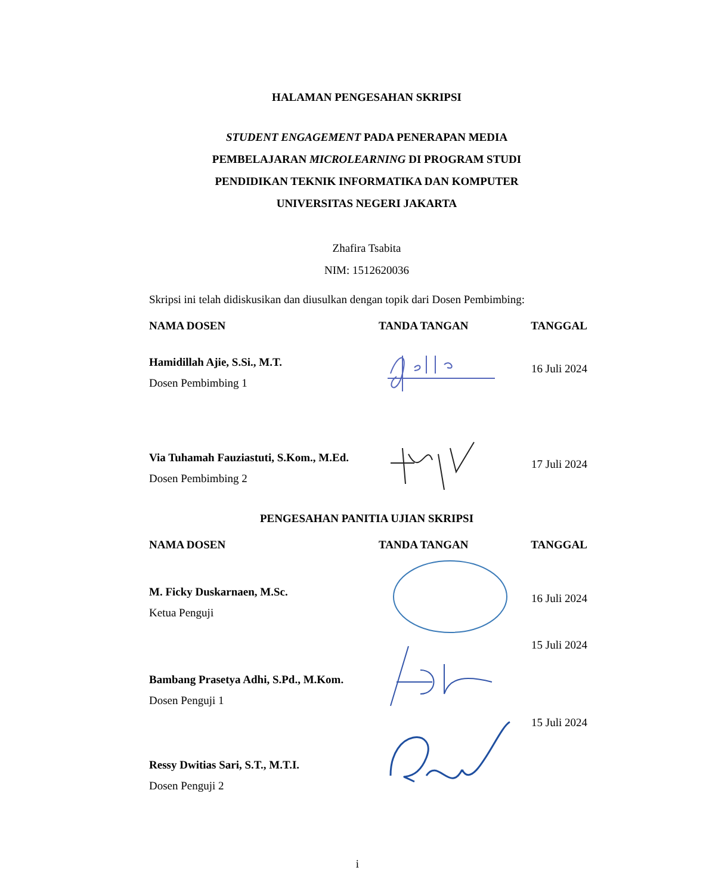HALAMAN PENGESAHAN SKRIPSI
STUDENT ENGAGEMENT PADA PENERAPAN MEDIA
PEMBELAJARAN MICROLEARNING DI PROGRAM STUDI
PENDIDIKAN TEKNIK INFORMATIKA DAN KOMPUTER
UNIVERSITAS NEGERI JAKARTA
Zhafira Tsabita
NIM: 1512620036
Skripsi ini telah didiskusikan dan diusulkan dengan topik dari Dosen Pembimbing:
| NAMA DOSEN | TANDA TANGAN | TANGGAL |
| --- | --- | --- |
| Hamidillah Ajie, S.Si., M.T. Dosen Pembimbing 1 | | 16 Juli 2024 |
| Via Tuhamah Fauziastuti, S.Kom., M.Ed. Dosen Pembimbing 2 | | 17 Juli 2024 |
PENGESAHAN PANITIA UJIAN SKRIPSI
| NAMA DOSEN | TANDA TANGAN | TANGGAL |
| --- | --- | --- |
| M. Ficky Duskarnaen, M.Sc. Ketua Penguji | | 16 Juli 2024 |
| Bambang Prasetya Adhi, S.Pd., M.Kom. Dosen Penguji 1 | | 15 Juli 2024 |
| Ressy Dwitias Sari, S.T., M.T.I. Dosen Penguji 2 | | 15 Juli 2024 |
i